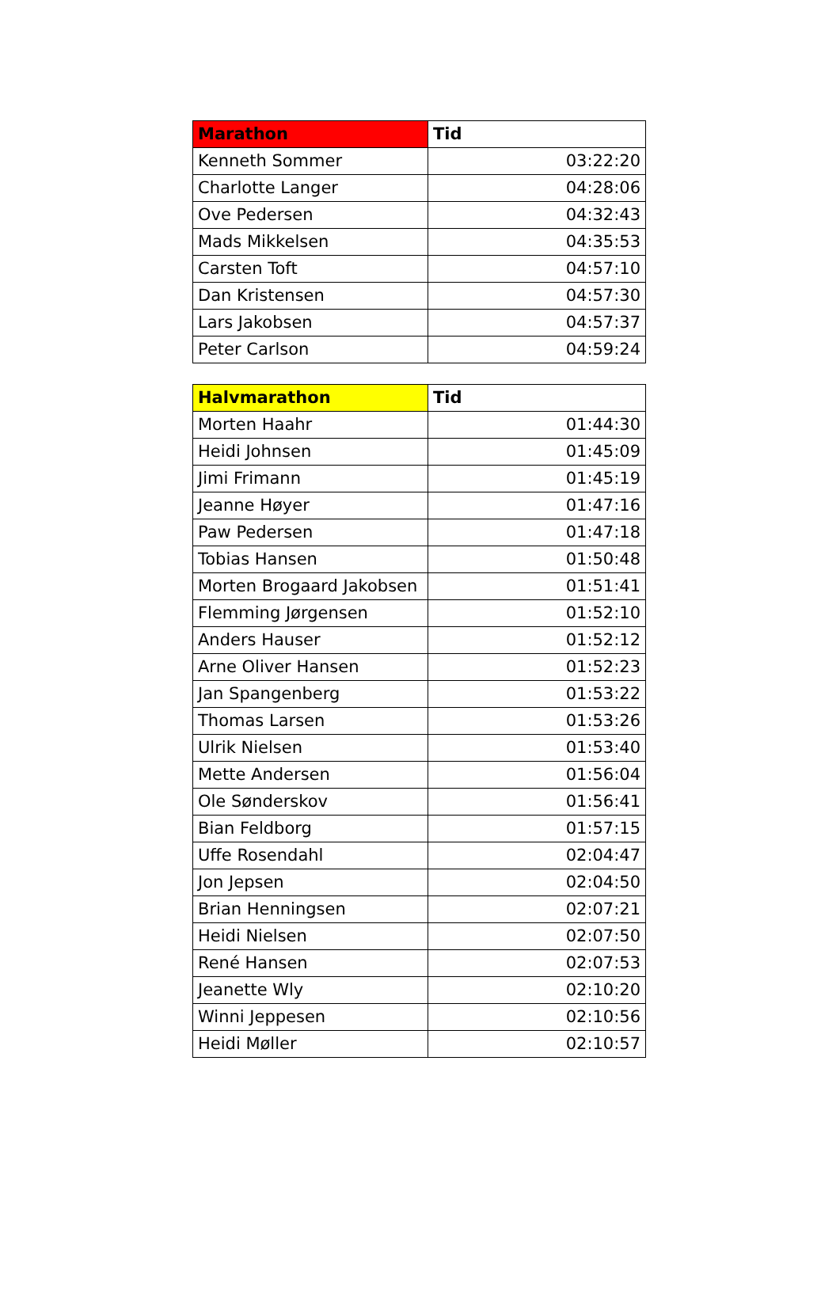| Marathon | Tid |
| --- | --- |
| Kenneth Sommer | 03:22:20 |
| Charlotte Langer | 04:28:06 |
| Ove Pedersen | 04:32:43 |
| Mads Mikkelsen | 04:35:53 |
| Carsten Toft | 04:57:10 |
| Dan Kristensen | 04:57:30 |
| Lars Jakobsen | 04:57:37 |
| Peter Carlson | 04:59:24 |
| Halvmarathon | Tid |
| --- | --- |
| Morten Haahr | 01:44:30 |
| Heidi Johnsen | 01:45:09 |
| Jimi Frimann | 01:45:19 |
| Jeanne Høyer | 01:47:16 |
| Paw Pedersen | 01:47:18 |
| Tobias Hansen | 01:50:48 |
| Morten Brogaard Jakobsen | 01:51:41 |
| Flemming Jørgensen | 01:52:10 |
| Anders Hauser | 01:52:12 |
| Arne Oliver Hansen | 01:52:23 |
| Jan Spangenberg | 01:53:22 |
| Thomas Larsen | 01:53:26 |
| Ulrik Nielsen | 01:53:40 |
| Mette Andersen | 01:56:04 |
| Ole Sønderskov | 01:56:41 |
| Bian Feldborg | 01:57:15 |
| Uffe Rosendahl | 02:04:47 |
| Jon Jepsen | 02:04:50 |
| Brian Henningsen | 02:07:21 |
| Heidi Nielsen | 02:07:50 |
| René Hansen | 02:07:53 |
| Jeanette Wly | 02:10:20 |
| Winni Jeppesen | 02:10:56 |
| Heidi Møller | 02:10:57 |